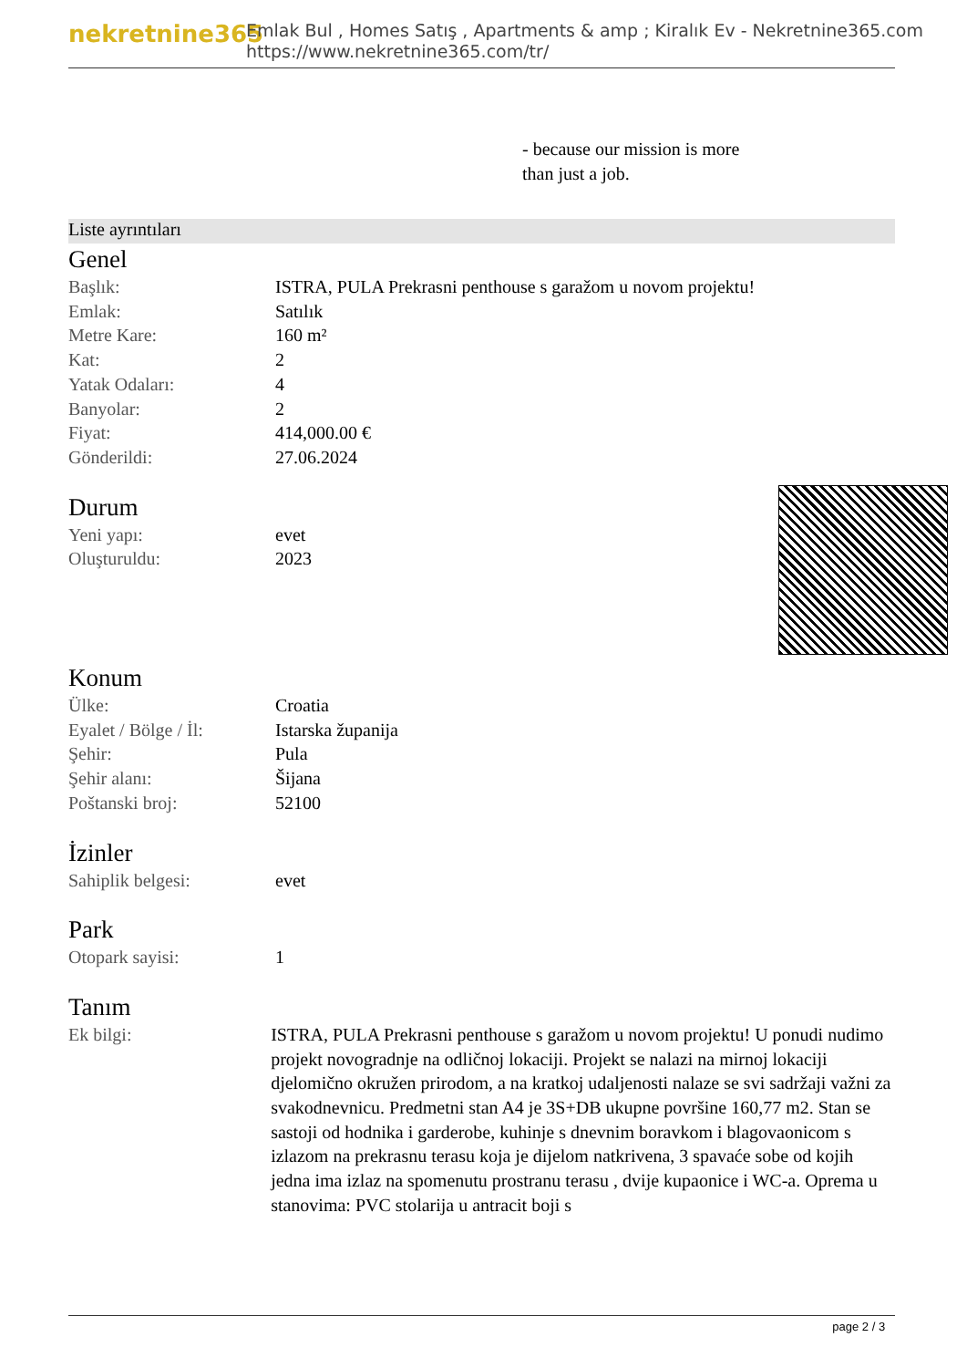nekretnine365
Emlak Bul , Homes Satış , Apartments & amp ; Kiralık Ev - Nekretnine365.com
https://www.nekretnine365.com/tr/
- because our mission is more
than just a job.
Liste ayrıntıları
Genel
| Başlık: | ISTRA, PULA Prekrasni penthouse s garažom u novom projektu! |
| Emlak: | Satılık |
| Metre Kare: | 160 m² |
| Kat: | 2 |
| Yatak Odaları: | 4 |
| Banyolar: | 2 |
| Fiyat: | 414,000.00 € |
| Gönderildi: | 27.06.2024 |
Durum
| Yeni yapı: | evet |
| Oluşturuldu: | 2023 |
Konum
| Ülke: | Croatia |
| Eyalet / Bölge / İl: | Istarska županija |
| Şehir: | Pula |
| Şehir alanı: | Šijana |
| Poštanski broj: | 52100 |
İzinler
| Sahiplik belgesi: | evet |
Park
| Otopark sayisi: | 1 |
Tanım
| Ek bilgi: | ISTRA, PULA Prekrasni penthouse s garažom u novom projektu! U ponudi nudimo projekt novogradnje na odličnoj lokaciji. Projekt se nalazi na mirnoj lokaciji djelomično okružen prirodom, a na kratkoj udaljenosti nalaze se svi sadržaji važni za svakodnevnicu. Predmetni stan A4 je 3S+DB ukupne površine 160,77 m2. Stan se sastoji od hodnika i garderobe, kuhinje s dnevnim boravkom i blagovaonicom s izlazom na prekrasnu terasu koja je dijelom natkrivena, 3 spavaće sobe od kojih jedna ima izlaz na spomenutu prostranu terasu , dvije kupaonice i WC-a. Oprema u stanovima: PVC stolarija u antracit boji s |
page 2 / 3